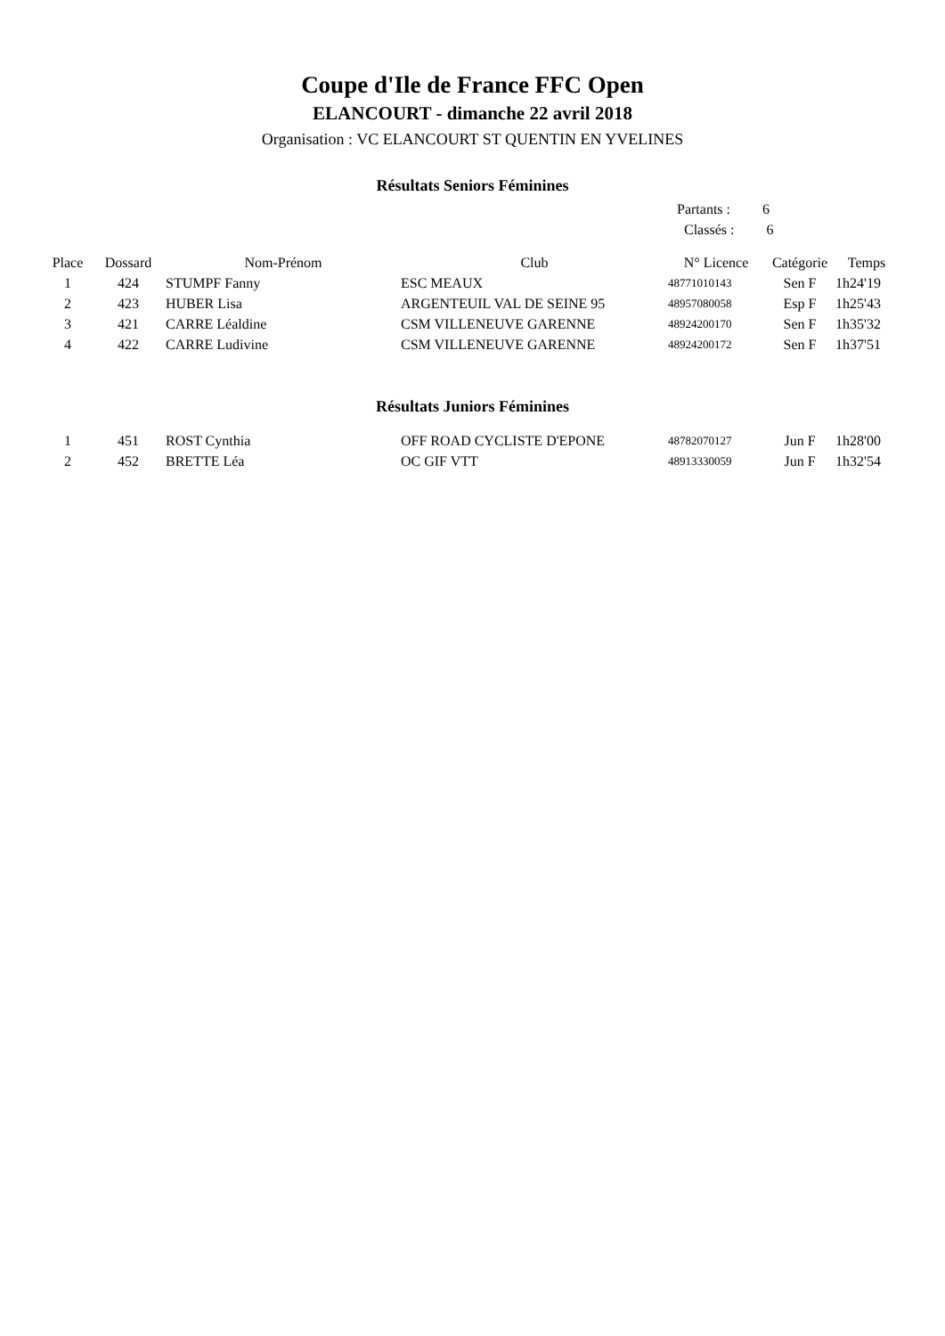Coupe d'Ile de France FFC Open
ELANCOURT - dimanche 22 avril 2018
Organisation : VC ELANCOURT ST QUENTIN EN YVELINES
Résultats Seniors Féminines
Partants : 6
Classés : 6
| Place | Dossard | Nom-Prénom | Club | N° Licence | Catégorie | Temps |
| --- | --- | --- | --- | --- | --- | --- |
| 1 | 424 | STUMPF Fanny | ESC MEAUX | 48771010143 | Sen F | 1h24'19 |
| 2 | 423 | HUBER Lisa | ARGENTEUIL VAL DE SEINE 95 | 48957080058 | Esp F | 1h25'43 |
| 3 | 421 | CARRE Léaldine | CSM VILLENEUVE GARENNE | 48924200170 | Sen F | 1h35'32 |
| 4 | 422 | CARRE Ludivine | CSM VILLENEUVE GARENNE | 48924200172 | Sen F | 1h37'51 |
Résultats Juniors Féminines
| 1 | 451 | ROST Cynthia | OFF ROAD CYCLISTE D'EPONE | 48782070127 | Jun F | 1h28'00 |
| 2 | 452 | BRETTE Léa | OC GIF VTT | 48913330059 | Jun F | 1h32'54 |